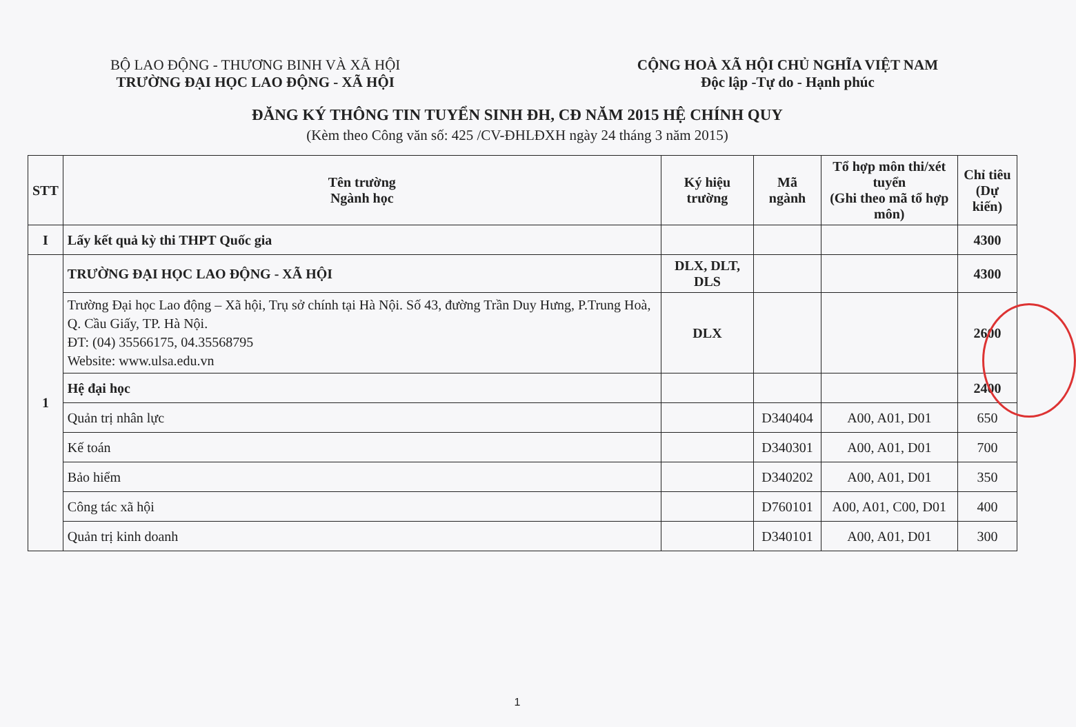BỘ LAO ĐỘNG - THƯƠNG BINH VÀ XÃ HỘI
TRƯỜNG ĐẠI HỌC LAO ĐỘNG - XÃ HỘI
CỘNG HOÀ XÃ HỘI CHỦ NGHĨA VIỆT NAM
Độc lập -Tự do - Hạnh phúc
ĐĂNG KÝ THÔNG TIN TUYỂN SINH ĐH, CĐ NĂM 2015 HỆ CHÍNH QUY
(Kèm theo Công văn số: 425 /CV-ĐHLĐXH ngày 24 tháng 3 năm 2015)
| STT | Tên trường Ngành học | Ký hiệu trường | Mã ngành | Tổ hợp môn thi/xét tuyển (Ghi theo mã tổ hợp môn) | Chỉ tiêu (Dự kiến) |
| --- | --- | --- | --- | --- | --- |
| I | Lấy kết quả kỳ thi THPT Quốc gia | | | | 4300 |
| 1 | TRƯỜNG ĐẠI HỌC LAO ĐỘNG - XÃ HỘI | DLX, DLT, DLS | | | 4300 |
| | Trường Đại học Lao động – Xã hội, Trụ sở chính tại Hà Nội. Số 43, đường Trần Duy Hưng, P.Trung Hoà, Q. Cầu Giấy, TP. Hà Nội. ĐT: (04) 35566175, 04.35568795 Website: www.ulsa.edu.vn | DLX | | | 2600 |
| | Hệ đại học | | | | 2400 |
| | Quản trị nhân lực | | D340404 | A00, A01, D01 | 650 |
| | Kế toán | | D340301 | A00, A01, D01 | 700 |
| | Bảo hiểm | | D340202 | A00, A01, D01 | 350 |
| | Công tác xã hội | | D760101 | A00, A01, C00, D01 | 400 |
| | Quản trị kinh doanh | | D340101 | A00, A01, D01 | 300 |
1